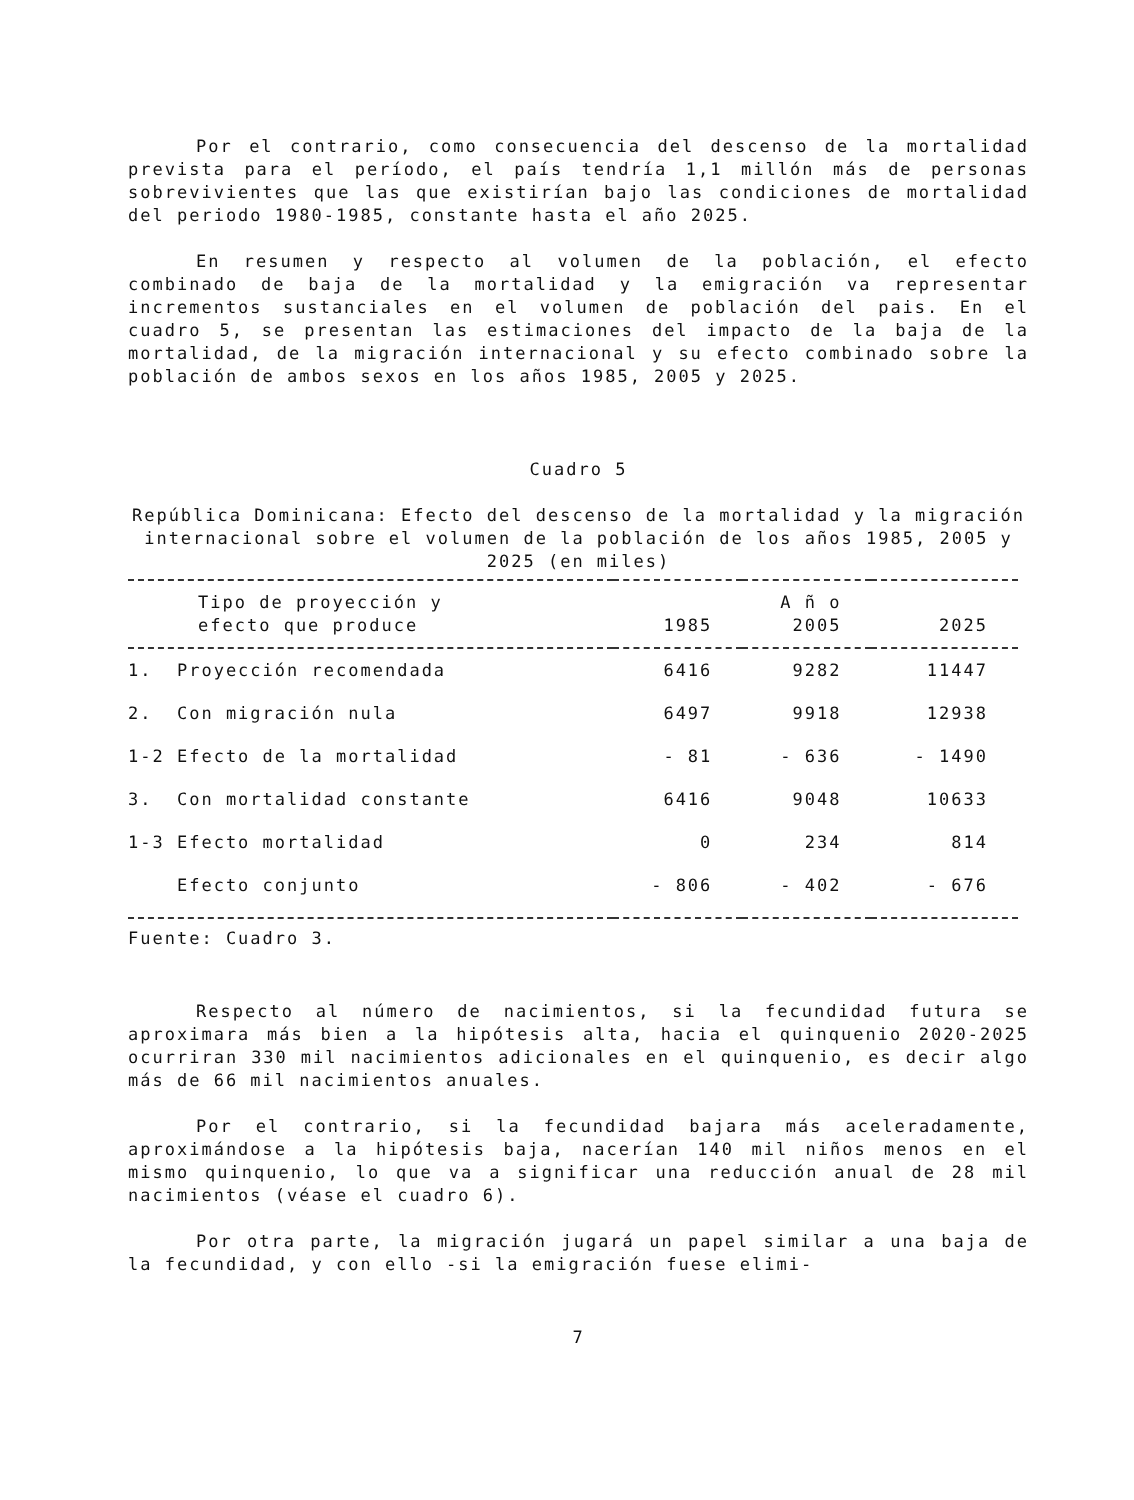Por el contrario, como consecuencia del descenso de la mortalidad prevista para el período, el país tendría 1,1 millón más de personas sobrevivientes que las que existirían bajo las condiciones de mortalidad del periodo 1980-1985, constante hasta el año 2025.
En resumen y respecto al volumen de la población, el efecto combinado de baja de la mortalidad y la emigración va representar incrementos sustanciales en el volumen de población del pais. En el cuadro 5, se presentan las estimaciones del impacto de la baja de la mortalidad, de la migración internacional y su efecto combinado sobre la población de ambos sexos en los años 1985, 2005 y 2025.
Cuadro 5
República Dominicana: Efecto del descenso de la mortalidad y la migración internacional sobre el volumen de la población de los años 1985, 2005 y 2025 (en miles)
| Tipo de proyección y efecto que produce | 1985 | A ñ o 2005 | 2025 |
| --- | --- | --- | --- |
| 1. Proyección recomendada | 6416 | 9282 | 11447 |
| 2. Con migración nula | 6497 | 9918 | 12938 |
| 1-2 Efecto de la mortalidad | - 81 | - 636 | - 1490 |
| 3. Con mortalidad constante | 6416 | 9048 | 10633 |
| 1-3 Efecto mortalidad | 0 | 234 | 814 |
| Efecto conjunto | - 806 | - 402 | - 676 |
Fuente: Cuadro 3.
Respecto al número de nacimientos, si la fecundidad futura se aproximara más bien a la hipótesis alta, hacia el quinquenio 2020-2025 ocurriran 330 mil nacimientos adicionales en el quinquenio, es decir algo más de 66 mil nacimientos anuales.
Por el contrario, si la fecundidad bajara más aceleradamente, aproximándose a la hipótesis baja, nacerían 140 mil niños menos en el mismo quinquenio, lo que va a significar una reducción anual de 28 mil nacimientos (véase el cuadro 6).
Por otra parte, la migración jugará un papel similar a una baja de la fecundidad, y con ello -si la emigración fuese elimi-
7